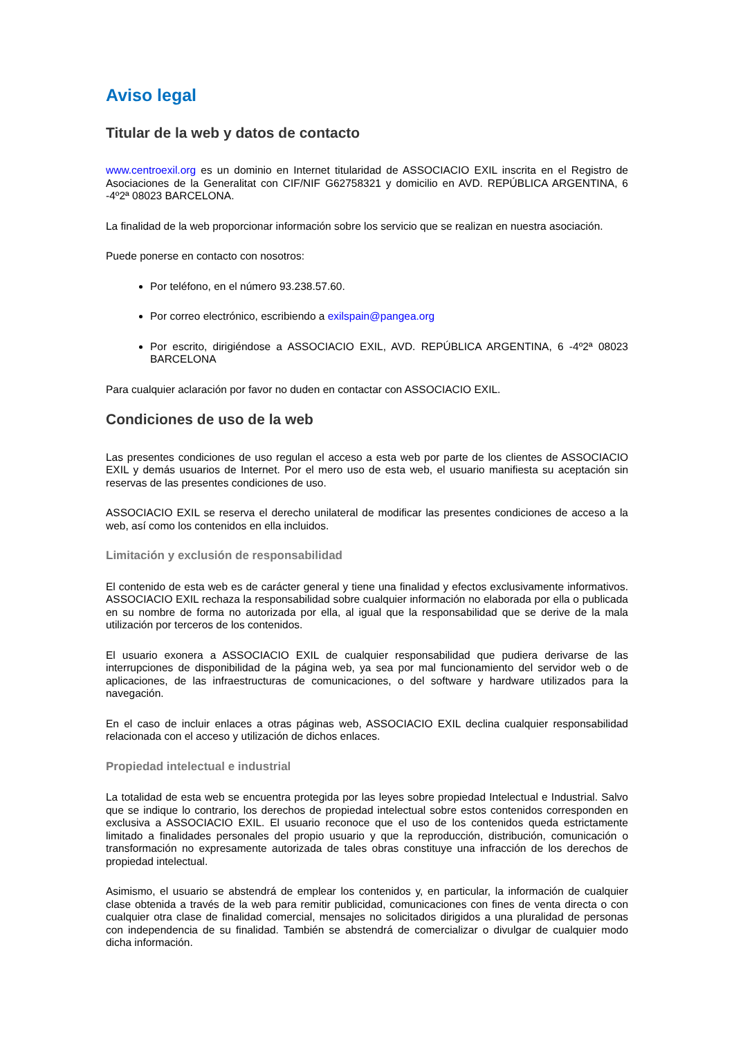Aviso legal
Titular de la web y datos de contacto
www.centroexil.org es un dominio en Internet titularidad de ASSOCIACIO EXIL inscrita en el Registro de Asociaciones de la Generalitat con CIF/NIF G62758321 y domicilio en AVD. REPÚBLICA ARGENTINA, 6 -4º2ª 08023 BARCELONA.
La finalidad de la web proporcionar información sobre los servicio que se realizan en nuestra asociación.
Puede ponerse en contacto con nosotros:
Por teléfono, en el número 93.238.57.60.
Por correo electrónico, escribiendo a exilspain@pangea.org
Por escrito, dirigiéndose a ASSOCIACIO EXIL, AVD. REPÚBLICA ARGENTINA, 6 -4º2ª 08023 BARCELONA
Para cualquier aclaración por favor no duden en contactar con ASSOCIACIO EXIL.
Condiciones de uso de la web
Las presentes condiciones de uso regulan el acceso a esta web por parte de los clientes de ASSOCIACIO EXIL y demás usuarios de Internet. Por el mero uso de esta web, el usuario manifiesta su aceptación sin reservas de las presentes condiciones de uso.
ASSOCIACIO EXIL se reserva el derecho unilateral de modificar las presentes condiciones de acceso a la web, así como los contenidos en ella incluidos.
Limitación y exclusión de responsabilidad
El contenido de esta web es de carácter general y tiene una finalidad y efectos exclusivamente informativos. ASSOCIACIO EXIL rechaza la responsabilidad sobre cualquier información no elaborada por ella o publicada en su nombre de forma no autorizada por ella, al igual que la responsabilidad que se derive de la mala utilización por terceros de los contenidos.
El usuario exonera a ASSOCIACIO EXIL de cualquier responsabilidad que pudiera derivarse de las interrupciones de disponibilidad de la página web, ya sea por mal funcionamiento del servidor web o de aplicaciones, de las infraestructuras de comunicaciones, o del software y hardware utilizados para la navegación.
En el caso de incluir enlaces a otras páginas web, ASSOCIACIO EXIL declina cualquier responsabilidad relacionada con el acceso y utilización de dichos enlaces.
Propiedad intelectual e industrial
La totalidad de esta web se encuentra protegida por las leyes sobre propiedad Intelectual e Industrial. Salvo que se indique lo contrario, los derechos de propiedad intelectual sobre estos contenidos corresponden en exclusiva a ASSOCIACIO EXIL. El usuario reconoce que el uso de los contenidos queda estrictamente limitado a finalidades personales del propio usuario y que la reproducción, distribución, comunicación o transformación no expresamente autorizada de tales obras constituye una infracción de los derechos de propiedad intelectual.
Asimismo, el usuario se abstendrá de emplear los contenidos y, en particular, la información de cualquier clase obtenida a través de la web para remitir publicidad, comunicaciones con fines de venta directa o con cualquier otra clase de finalidad comercial, mensajes no solicitados dirigidos a una pluralidad de personas con independencia de su finalidad. También se abstendrá de comercializar o divulgar de cualquier modo dicha información.